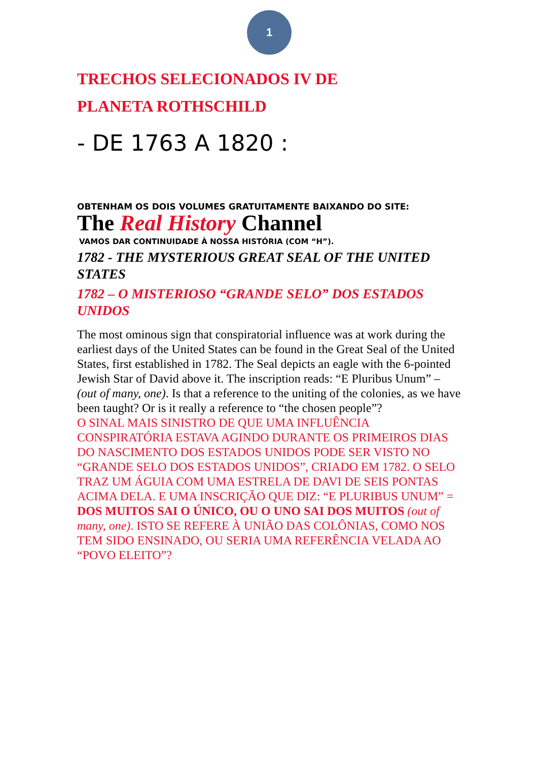1
TRECHOS SELECIONADOS IV DE
PLANETA ROTHSCHILD
- DE 1763 A 1820 :
OBTENHAM OS DOIS VOLUMES GRATUITAMENTE BAIXANDO DO SITE:
The Real History Channel
VAMOS DAR CONTINUIDADE À NOSSA HISTÓRIA (COM “H”).
1782 - THE MYSTERIOUS GREAT SEAL OF THE UNITED STATES
1782 – O MISTERIOSO “GRANDE SELO” DOS ESTADOS UNIDOS
The most ominous sign that conspiratorial influence was at work during the earliest days of the United States can be found in the Great Seal of the United States, first established in 1782. The Seal depicts an eagle with the 6-pointed Jewish Star of David above it. The inscription reads: “E Pluribus Unum” – (out of many, one). Is that a reference to the uniting of the colonies, as we have been taught? Or is it really a reference to “the chosen people”?
O SINAL MAIS SINISTRO DE QUE UMA INFLUÊNCIA CONSPIRATÓRIA ESTAVA AGINDO DURANTE OS PRIMEIROS DIAS DO NASCIMENTO DOS ESTADOS UNIDOS PODE SER VISTO NO “GRANDE SELO DOS ESTADOS UNIDOS”, CRIADO EM 1782. O SELO TRAZ UM ÁGUIA COM UMA ESTRELA DE DAVI DE SEIS PONTAS ACIMA DELA. E UMA INSCRIÇÃO QUE DIZ: “E PLURIBUS UNUM” = DOS MUITOS SAI O ÚNICO, OU O UNO SAI DOS MUITOS (out of many, one). ISTO SE REFERE À UNIÃO DAS COLÔNIAS, COMO NOS TEM SIDO ENSINADO, OU SERIA UMA REFERÊNCIA VELADA AO “POVO ELEITO”?